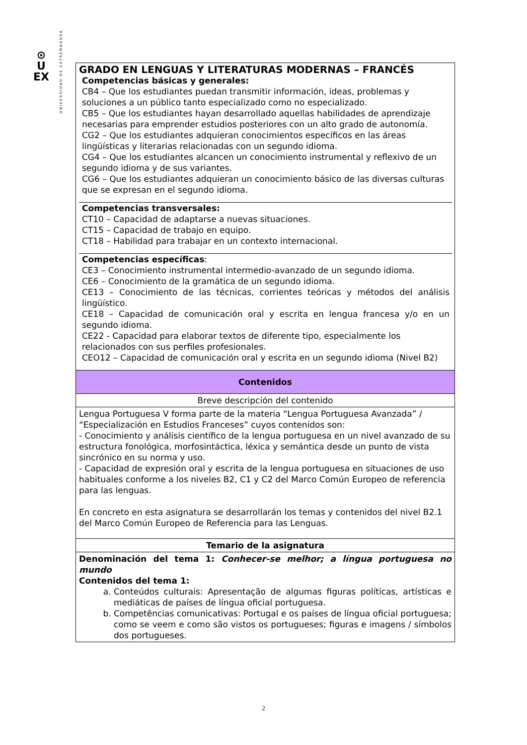⊙
U
EX
UNIVERSIDAD DE EXTREMADURA
| GRADO EN LENGUAS Y LITERATURAS MODERNAS – FRANCÉS Competencias básicas y generales: CB4 – Que los estudiantes puedan transmitir información, ideas, problemas y soluciones a un público tanto especializado como no especializado. CB5 – Que los estudiantes hayan desarrollado aquellas habilidades de aprendizaje necesarias para emprender estudios posteriores con un alto grado de autonomía. CG2 – Que los estudiantes adquieran conocimientos específicos en las áreas lingüísticas y literarias relacionadas con un segundo idioma. CG4 – Que los estudiantes alcancen un conocimiento instrumental y reflexivo de un segundo idioma y de sus variantes. CG6 – Que los estudiantes adquieran un conocimiento básico de las diversas culturas que se expresan en el segundo idioma. Competencias transversales: CT10 – Capacidad de adaptarse a nuevas situaciones. CT15 – Capacidad de trabajo en equipo. CT18 – Habilidad para trabajar en un contexto internacional. Competencias específicas : CE3 – Conocimiento instrumental intermedio-avanzado de un segundo idioma. CE6 – Conocimiento de la gramática de un segundo idioma. CE13 – Conocimiento de las técnicas, corrientes teóricas y métodos del análisis lingüístico. CE18 – Capacidad de comunicación oral y escrita en lengua francesa y/o en un segundo idioma. CE22 - Capacidad para elaborar textos de diferente tipo, especialmente los relacionados con sus perfiles profesionales. CEO12 – Capacidad de comunicación oral y escrita en un segundo idioma (Nivel B2) |
| Contenidos |
| Breve descripción del contenido |
| Lengua Portuguesa V forma parte de la materia “Lengua Portuguesa Avanzada” / “Especialización en Estudios Franceses” cuyos contenidos son: - Conocimiento y análisis científico de la lengua portuguesa en un nivel avanzado de su estructura fonológica, morfosintáctica, léxica y semántica desde un punto de vista sincrónico en su norma y uso. - Capacidad de expresión oral y escrita de la lengua portuguesa en situaciones de uso habituales conforme a los niveles B2, C1 y C2 del Marco Común Europeo de referencia para las lenguas. En concreto en esta asignatura se desarrollarán los temas y contenidos del nivel B2.1 del Marco Común Europeo de Referencia para las Lenguas. |
| Temario de la asignatura |
| Denominación del tema 1: Conhecer-se melhor; a língua portuguesa no mundo Contenidos del tema 1: a. Conteúdos culturais: Apresentação de algumas figuras políticas, artísticas e mediáticas de países de língua oficial portuguesa. b. Competências comunicativas: Portugal e os países de língua oficial portuguesa; como se veem e como são vistos os portugueses; figuras e imagens / símbolos dos portugueses. |
2